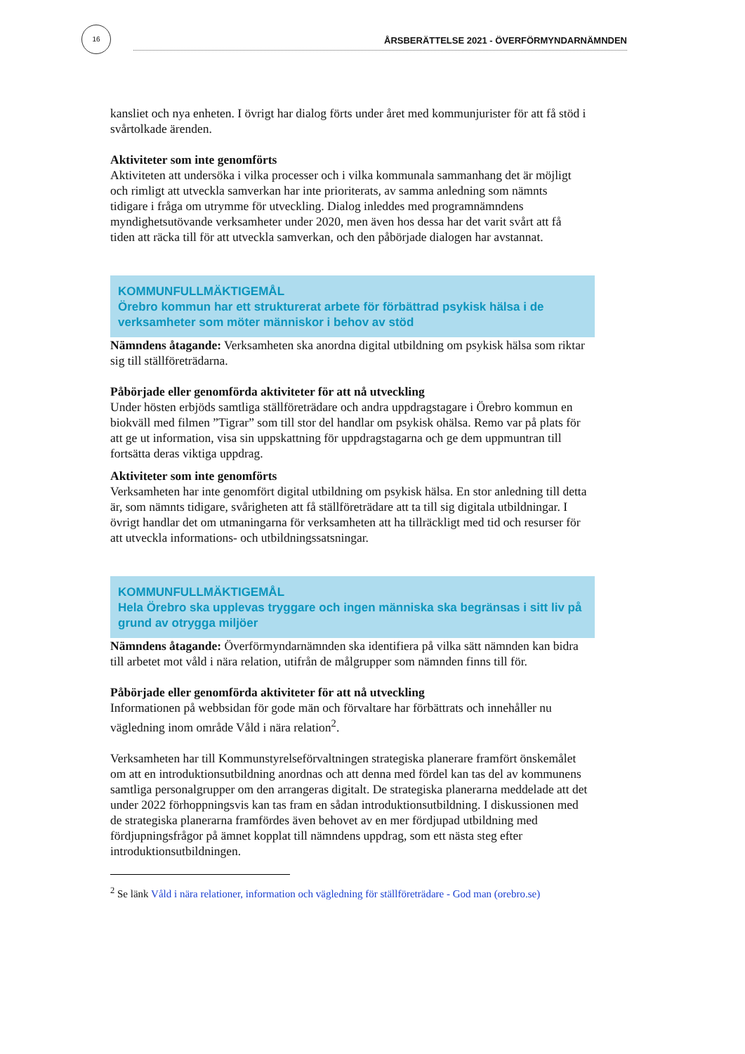16
ÅRSBERÄTTELSE 2021 - ÖVERFÖRMYNDARNÄMNDEN
kansliet och nya enheten. I övrigt har dialog förts under året med kommunjurister för att få stöd i svårtolkade ärenden.
Aktiviteter som inte genomförts
Aktiviteten att undersöka i vilka processer och i vilka kommunala sammanhang det är möjligt och rimligt att utveckla samverkan har inte prioriterats, av samma anledning som nämnts tidigare i fråga om utrymme för utveckling. Dialog inleddes med programnämndens myndighetsutövande verksamheter under 2020, men även hos dessa har det varit svårt att få tiden att räcka till för att utveckla samverkan, och den påbörjade dialogen har avstannat.
KOMMUNFULLMÄKTIGEMÅL
Örebro kommun har ett strukturerat arbete för förbättrad psykisk hälsa i de verksamheter som möter människor i behov av stöd
Nämndens åtagande: Verksamheten ska anordna digital utbildning om psykisk hälsa som riktar sig till ställföreträdarna.
Påbörjade eller genomförda aktiviteter för att nå utveckling
Under hösten erbjöds samtliga ställföreträdare och andra uppdragstagare i Örebro kommun en biokväll med filmen ”Tigrar” som till stor del handlar om psykisk ohälsa. Remo var på plats för att ge ut information, visa sin uppskattning för uppdragstagarna och ge dem uppmuntran till fortsätta deras viktiga uppdrag.
Aktiviteter som inte genomförts
Verksamheten har inte genomfört digital utbildning om psykisk hälsa. En stor anledning till detta är, som nämnts tidigare, svårigheten att få ställföreträdare att ta till sig digitala utbildningar. I övrigt handlar det om utmaningarna för verksamheten att ha tillräckligt med tid och resurser för att utveckla informations- och utbildningssatsningar.
KOMMUNFULLMÄKTIGEMÅL
Hela Örebro ska upplevas tryggare och ingen människa ska begränsas i sitt liv på grund av otrygga miljöer
Nämndens åtagande: Överförmyndarnämnden ska identifiera på vilka sätt nämnden kan bidra till arbetet mot våld i nära relation, utifrån de målgrupper som nämnden finns till för.
Påbörjade eller genomförda aktiviteter för att nå utveckling
Informationen på webbsidan för gode män och förvaltare har förbättrats och innehåller nu vägledning inom område Våld i nära relation<sup>2</sup>.
Verksamheten har till Kommunstyrelseförvaltningen strategiska planerare framfört önskemålet om att en introduktionsutbildning anordnas och att denna med fördel kan tas del av kommunens samtliga personalgrupper om den arrangeras digitalt. De strategiska planerarna meddelade att det under 2022 förhoppningsvis kan tas fram en sådan introduktionsutbildning. I diskussionen med de strategiska planerarna framfördes även behovet av en mer fördjupad utbildning med fördjupningsfrågor på ämnet kopplat till nämndens uppdrag, som ett nästa steg efter introduktionsutbildningen.
<sup>2</sup> Se länk Våld i nära relationer, information och vägledning för ställföreträdare - God man (orebro.se)